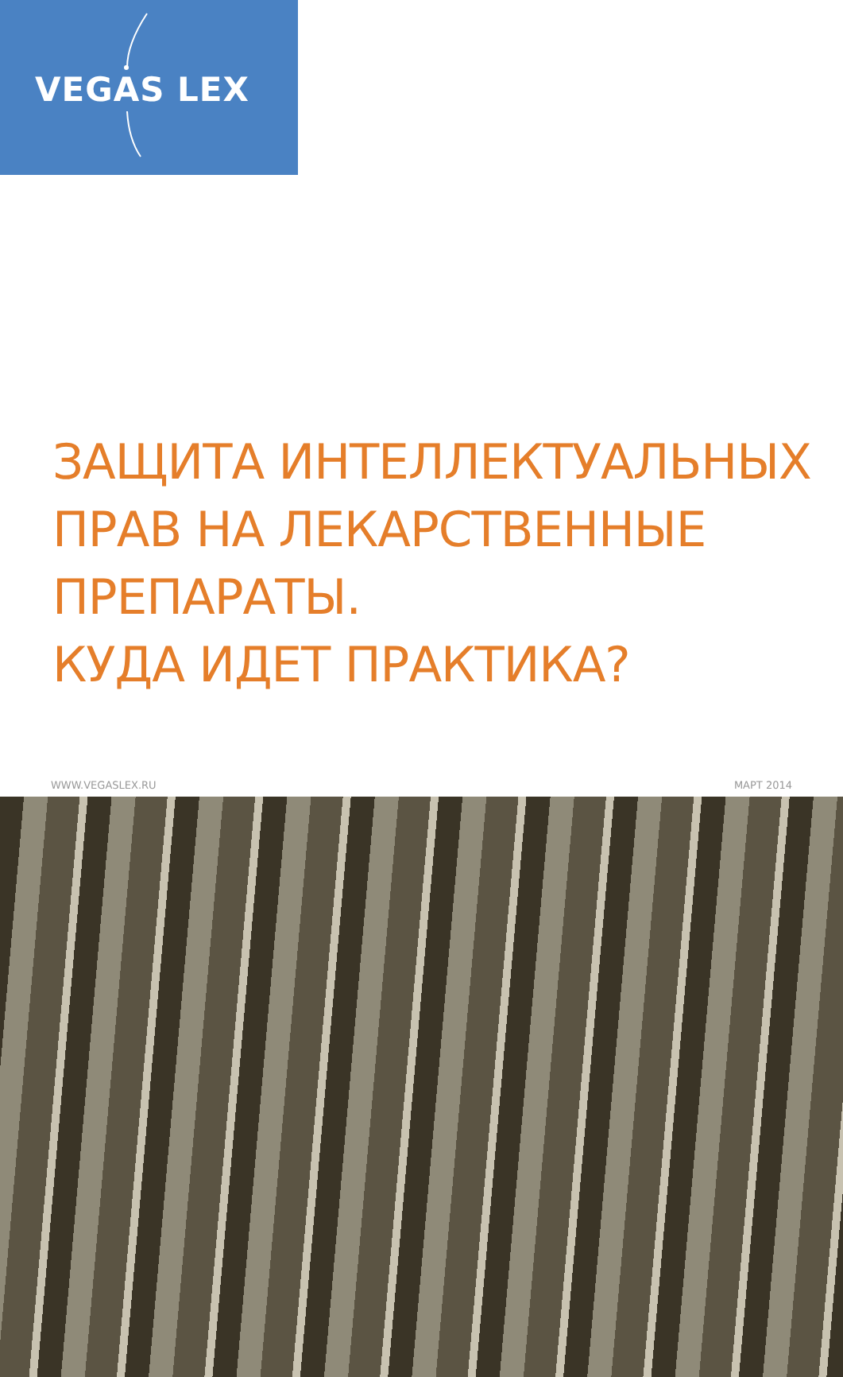VEGAS LEX
ЗАЩИТА ИНТЕЛЛЕКТУАЛЬНЫХ
ПРАВ НА ЛЕКАРСТВЕННЫЕ
ПРЕПАРАТЫ.
КУДА ИДЕТ ПРАКТИКА?
WWW.VEGASLEX.RU МАРТ 2014